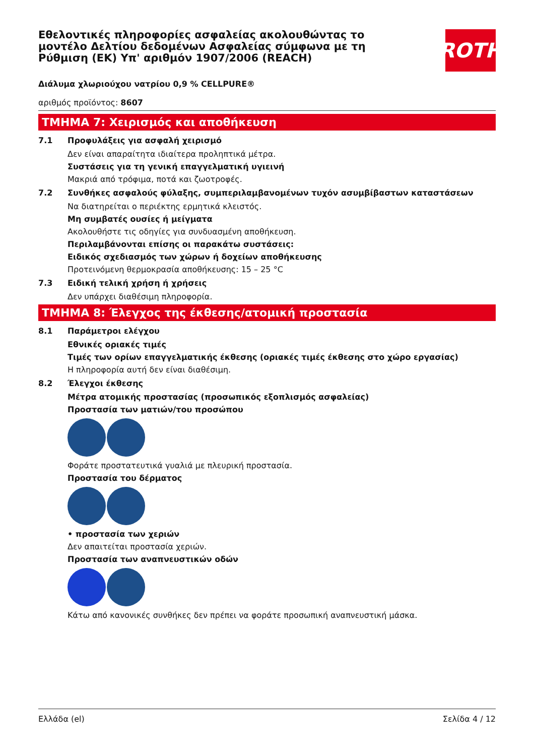Εθελοντικές πληροφορίες ασφαλείας ακολουθώντας το μοντέλο Δελτίου δεδομένων Ασφαλείας σύμφωνα με τη Ρύθμιση (ΕΚ) Υπ' αριθμόν 1907/2006 (REACH)
ROTH
Διάλυμα χλωριούχου νατρίου 0,9 % CELLPURE®
αριθμός προϊόντος: 8607
ΤΜΗΜΑ 7: Χειρισμός και αποθήκευση
7.1 Προφυλάξεις για ασφαλή χειρισμό
Δεν είναι απαραίτητα ιδιαίτερα προληπτικά μέτρα.
Συστάσεις για τη γενική επαγγελματική υγιεινή
Μακριά από τρόφιμα, ποτά και ζωοτροφές.
7.2 Συνθήκες ασφαλούς φύλαξης, συμπεριλαμβανομένων τυχόν ασυμβίβαστων καταστάσεων
Να διατηρείται ο περιέκτης ερμητικά κλειστός.
Μη συμβατές ουσίες ή μείγματα
Ακολουθήστε τις οδηγίες για συνδυασμένη αποθήκευση.
Περιλαμβάνονται επίσης οι παρακάτω συστάσεις:
Ειδικός σχεδιασμός των χώρων ή δοχείων αποθήκευσης
Προτεινόμενη θερμοκρασία αποθήκευσης: 15 – 25 °C
7.3 Ειδική τελική χρήση ή χρήσεις
Δεν υπάρχει διαθέσιμη πληροφορία.
ΤΜΗΜΑ 8: Έλεγχος της έκθεσης/ατομική προστασία
8.1 Παράμετροι ελέγχου
Εθνικές οριακές τιμές
Τιμές των ορίων επαγγελματικής έκθεσης (οριακές τιμές έκθεσης στο χώρο εργασίας)
Η πληροφορία αυτή δεν είναι διαθέσιμη.
8.2 Έλεγχοι έκθεσης
Μέτρα ατομικής προστασίας (προσωπικός εξοπλισμός ασφαλείας)
Προστασία των ματιών/του προσώπου
Φοράτε προστατευτικά γυαλιά με πλευρική προστασία.
Προστασία του δέρματος
• προστασία των χεριών
Δεν απαιτείται προστασία χεριών.
Προστασία των αναπνευστικών οδών
Κάτω από κανονικές συνθήκες δεν πρέπει να φοράτε προσωπική αναπνευστική μάσκα.
Ελλάδα (el) Σελίδα 4 / 12